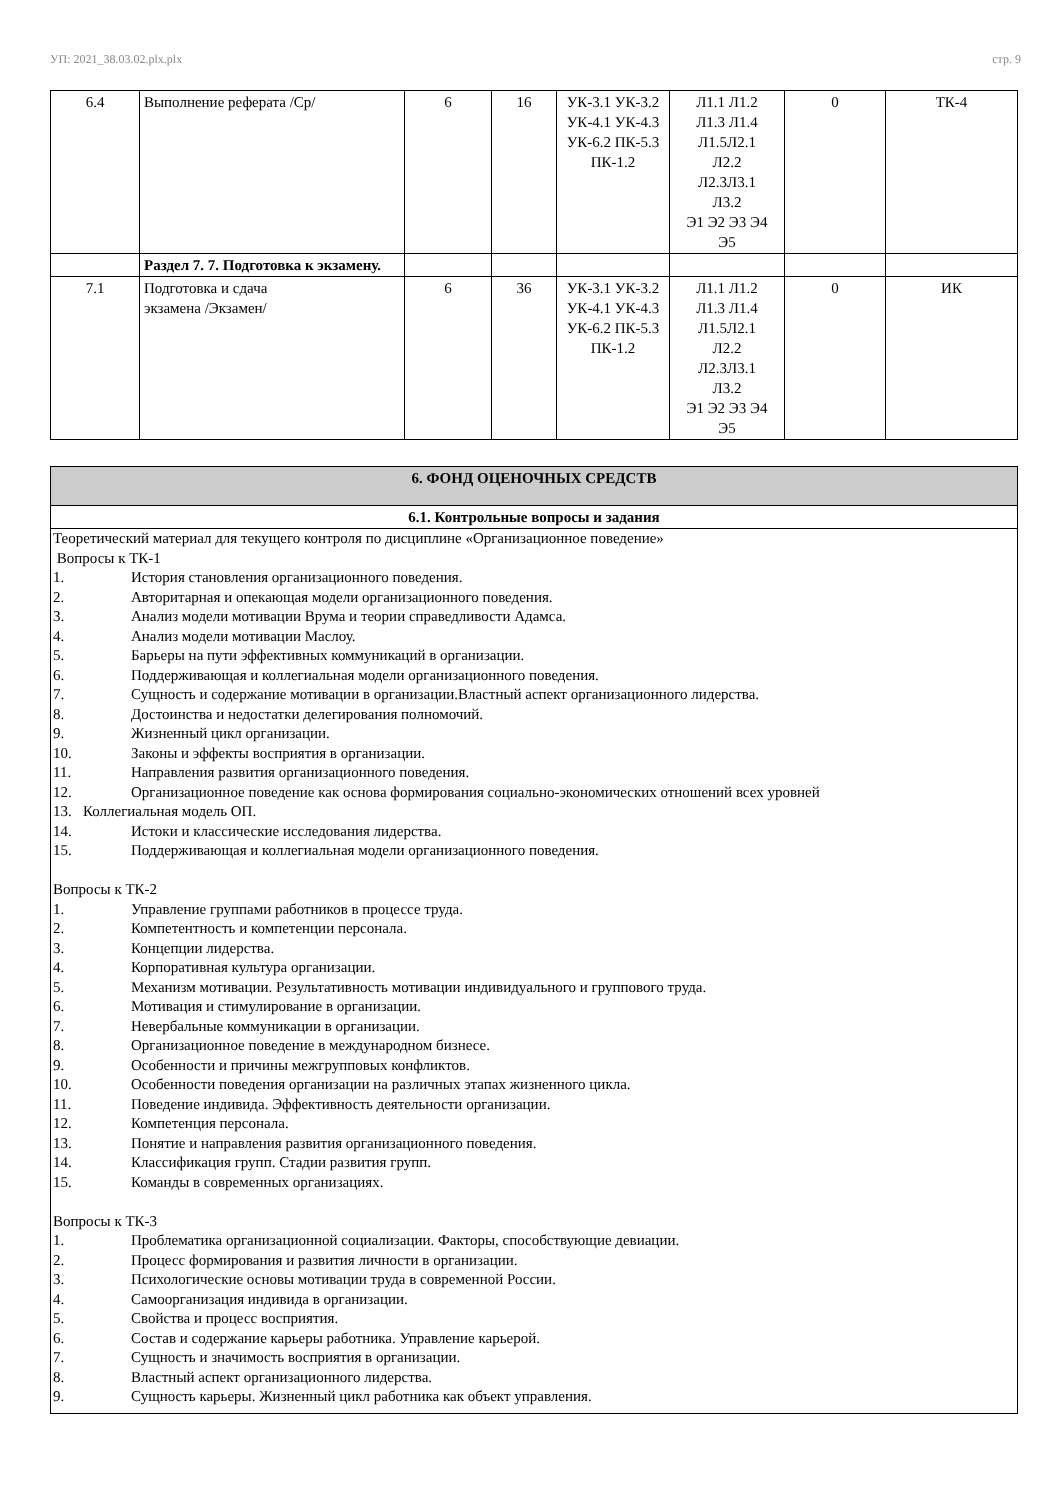УП: 2021_38.03.02.plx.plx стр. 9
| 6.4 | Выполнение реферата /Ср/ | 6 | 16 | УК-3.1 УК-3.2 УК-4.1 УК-4.3 УК-6.2 ПК-5.3 ПК-1.2 | Л1.1 Л1.2 Л1.3 Л1.4 Л1.5Л2.1 Л2.2 Л2.3Л3.1 Л3.2 Э1 Э2 Э3 Э4 Э5 | 0 | ТК-4 |
| | Раздел 7. 7. Подготовка к экзамену. | | | | | | |
| 7.1 | Подготовка и сдача экзамена /Экзамен/ | 6 | 36 | УК-3.1 УК-3.2 УК-4.1 УК-4.3 УК-6.2 ПК-5.3 ПК-1.2 | Л1.1 Л1.2 Л1.3 Л1.4 Л1.5Л2.1 Л2.2 Л2.3Л3.1 Л3.2 Э1 Э2 Э3 Э4 Э5 | 0 | ИК |
| 6. ФОНД ОЦЕНОЧНЫХ СРЕДСТВ |
| 6.1. Контрольные вопросы и задания |
| Теоретический материал для текущего контроля по дисциплине «Организационное поведение» Вопросы к ТК-1 1. История становления организационного поведения. 2. Авторитарная и опекающая модели организационного поведения. 3. Анализ модели мотивации Врума и теории справедливости Адамса. 4. Анализ модели мотивации Маслоу. 5. Барьеры на пути эффективных коммуникаций в организации. 6. Поддерживающая и коллегиальная модели организационного поведения. 7. Сущность и содержание мотивации в организации.Властный аспект организационного лидерства. 8. Достоинства и недостатки делегирования полномочий. 9. Жизненный цикл организации. 10. Законы и эффекты восприятия в организации. 11. Направления развития организационного поведения. 12. Организационное поведение как основа формирования социально-экономических отношений всех уровней 13. Коллегиальная модель ОП. 14. Истоки и классические исследования лидерства. 15. Поддерживающая и коллегиальная модели организационного поведения. Вопросы к ТК-2 1. Управление группами работников в процессе труда. 2. Компетентность и компетенции персонала. 3. Концепции лидерства. 4. Корпоративная культура организации. 5. Механизм мотивации. Результативность мотивации индивидуального и группового труда. 6. Мотивация и стимулирование в организации. 7. Невербальные коммуникации в организации. 8. Организационное поведение в международном бизнесе. 9. Особенности и причины межгрупповых конфликтов. 10. Особенности поведения организации на различных этапах жизненного цикла. 11. Поведение индивида. Эффективность деятельности организации. 12. Компетенция персонала. 13. Понятие и направления развития организационного поведения. 14. Классификация групп. Стадии развития групп. 15. Команды в современных организациях. Вопросы к ТК-3 1. Проблематика организационной социализации. Факторы, способствующие девиации. 2. Процесс формирования и развития личности в организации. 3. Психологические основы мотивации труда в современной России. 4. Самоорганизация индивида в организации. 5. Свойства и процесс восприятия. 6. Состав и содержание карьеры работника. Управление карьерой. 7. Сущность и значимость восприятия в организации. 8. Властный аспект организационного лидерства. 9. Сущность карьеры. Жизненный цикл работника как объект управления. |